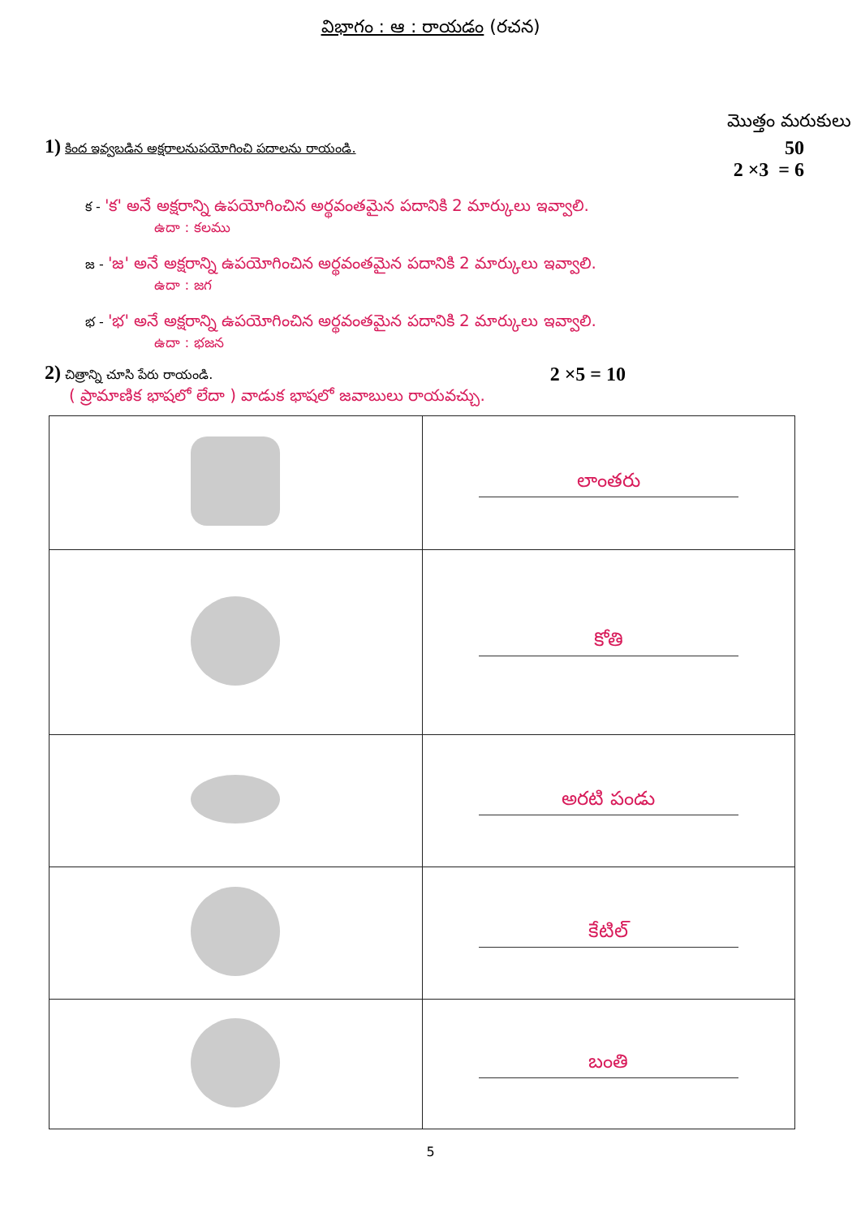విభాగం : ఆ : రాయడం (రచన)
మొత్తం మరుకులు
1) కింద ఇవ్వబడిన అక్షరాలనుపయోగించి పదాలను రాయండి.
50
2 ×3 = 6
క - 'క' అనే అక్షరాన్ని ఉపయోగించిన అర్థవంతమైన పదానికి 2 మార్కులు ఇవ్వాలి.
ఉదా : కలము
జ - 'జ' అనే అక్షరాన్ని ఉపయోగించిన అర్థవంతమైన పదానికి 2 మార్కులు ఇవ్వాలి.
ఉదా : జగ
భ - 'భ' అనే అక్షరాన్ని ఉపయోగించిన అర్థవంతమైన పదానికి 2 మార్కులు ఇవ్వాలి.
ఉదా : భజన
2) చిత్రాన్ని చూసి పేరు రాయండి.
2 ×5 = 10
( ప్రామాణిక భాషలో లేదా ) వాడుక భాషలో జవాబులు రాయవచ్చు.
| | లాంతరు |
| | కోతి |
| | అరటి పండు |
| | కేటిల్ |
| | బంతి |
5